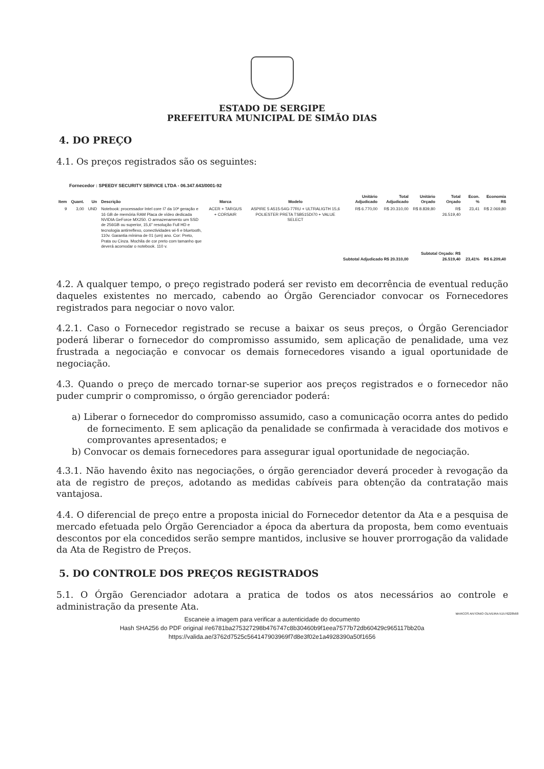ESTADO DE SERGIPE
PREFEITURA MUNICIPAL DE SIMÃO DIAS
4. DO PREÇO
4.1. Os preços registrados são os seguintes:
Fornecedor : SPEEDY SECURITY SERVICE LTDA - 06.347.643/0001-92
| Item | Quant. | Un | Descrição | Marca | Modelo | Unitário Adjudicado | Total Adjudicado | Unitário Orçado | Total Orçado | Econ. % | Economia R$ |
| --- | --- | --- | --- | --- | --- | --- | --- | --- | --- | --- | --- |
| 9 | 3,00 | UND | Notebook: processador Intel core I7 da 10ª geração e 16 GB de memória RAM Placa de vídeo dedicada NVIDIA GeForce MX250. O armazenamento um SSD de 256GB ou superior, 15,6" resolução Full HD e tecnologia antirreflexo, conectividades wi-fi e bluetooth, 110v. Garantia mínima de 01 (um) ano. Cor: Preto, Prata ou Cinza. Mochila de cor preto com tamanho que deverá acomodar o notebook. 110 v. | ACER + TARGUS + CORSAIR | ASPIRE 5 A515-54G-77RU + ULTRALIGTH 15,6 POLIESTER PRETA TSB515DI70 + VALUE SELECT | R$ 6.770,00 | R$ 20.310,00 | R$ 8.839,80 | R$ 26.519,40 | 23,41 | R$ 2.069,80 |
| Subtotal Adjudicado R$ 20.310,00 | | | | | | | | Subtotal Orçado: R$ 26.519,40 | | 23,41% | R$ 6.209,40 |
4.2. A qualquer tempo, o preço registrado poderá ser revisto em decorrência de eventual redução daqueles existentes no mercado, cabendo ao Órgão Gerenciador convocar os Fornecedores registrados para negociar o novo valor.
4.2.1. Caso o Fornecedor registrado se recuse a baixar os seus preços, o Órgão Gerenciador poderá liberar o fornecedor do compromisso assumido, sem aplicação de penalidade, uma vez frustrada a negociação e convocar os demais fornecedores visando a igual oportunidade de negociação.
4.3. Quando o preço de mercado tornar-se superior aos preços registrados e o fornecedor não puder cumprir o compromisso, o órgão gerenciador poderá:
a) Liberar o fornecedor do compromisso assumido, caso a comunicação ocorra antes do pedido de fornecimento. E sem aplicação da penalidade se confirmada à veracidade dos motivos e comprovantes apresentados; e
b) Convocar os demais fornecedores para assegurar igual oportunidade de negociação.
4.3.1. Não havendo êxito nas negociações, o órgão gerenciador deverá proceder à revogação da ata de registro de preços, adotando as medidas cabíveis para obtenção da contratação mais vantajosa.
4.4. O diferencial de preço entre a proposta inicial do Fornecedor detentor da Ata e a pesquisa de mercado efetuada pelo Órgão Gerenciador a época da abertura da proposta, bem como eventuais descontos por ela concedidos serão sempre mantidos, inclusive se houver prorrogação da validade da Ata de Registro de Preços.
5. DO CONTROLE DOS PREÇOS REGISTRADOS
5.1. O Órgão Gerenciador adotara a pratica de todos os atos necessários ao controle e administração da presente Ata.
MARCOS ANTONIO OLIVEIRA:51576228568
Escaneie a imagem para verificar a autenticidade do documento
Hash SHA256 do PDF original #e6781ba275327298b476747c8b30460b9f1eea7577b72db60429c965117bb20a
https://valida.ae/3762d7525c564147903969f7d8e3f02e1a4928390a50f1656